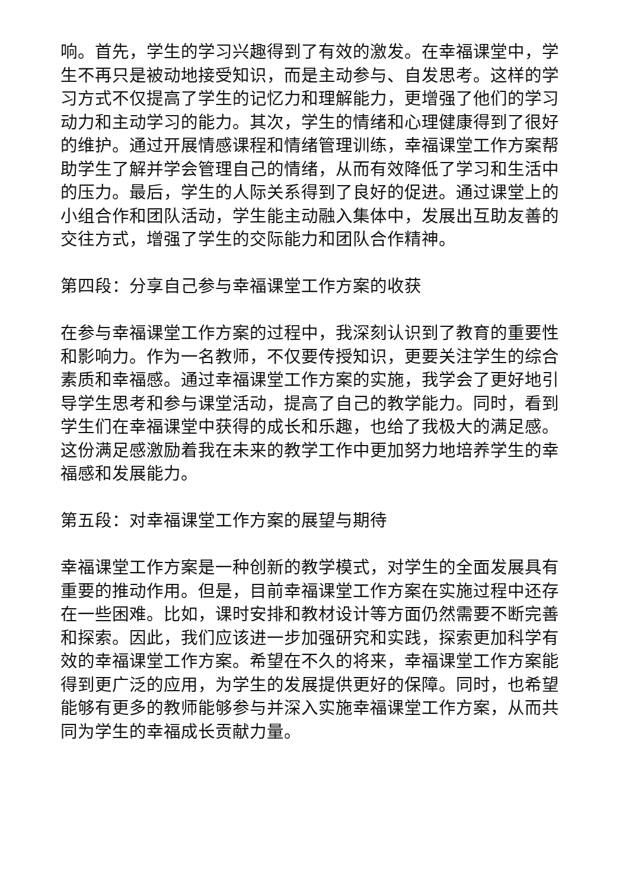响。首先，学生的学习兴趣得到了有效的激发。在幸福课堂中，学生不再只是被动地接受知识，而是主动参与、自发思考。这样的学习方式不仅提高了学生的记忆力和理解能力，更增强了他们的学习动力和主动学习的能力。其次，学生的情绪和心理健康得到了很好的维护。通过开展情感课程和情绪管理训练，幸福课堂工作方案帮助学生了解并学会管理自己的情绪，从而有效降低了学习和生活中的压力。最后，学生的人际关系得到了良好的促进。通过课堂上的小组合作和团队活动，学生能主动融入集体中，发展出互助友善的交往方式，增强了学生的交际能力和团队合作精神。
第四段：分享自己参与幸福课堂工作方案的收获
在参与幸福课堂工作方案的过程中，我深刻认识到了教育的重要性和影响力。作为一名教师，不仅要传授知识，更要关注学生的综合素质和幸福感。通过幸福课堂工作方案的实施，我学会了更好地引导学生思考和参与课堂活动，提高了自己的教学能力。同时，看到学生们在幸福课堂中获得的成长和乐趣，也给了我极大的满足感。这份满足感激励着我在未来的教学工作中更加努力地培养学生的幸福感和发展能力。
第五段：对幸福课堂工作方案的展望与期待
幸福课堂工作方案是一种创新的教学模式，对学生的全面发展具有重要的推动作用。但是，目前幸福课堂工作方案在实施过程中还存在一些困难。比如，课时安排和教材设计等方面仍然需要不断完善和探索。因此，我们应该进一步加强研究和实践，探索更加科学有效的幸福课堂工作方案。希望在不久的将来，幸福课堂工作方案能得到更广泛的应用，为学生的发展提供更好的保障。同时，也希望能够有更多的教师能够参与并深入实施幸福课堂工作方案，从而共同为学生的幸福成长贡献力量。